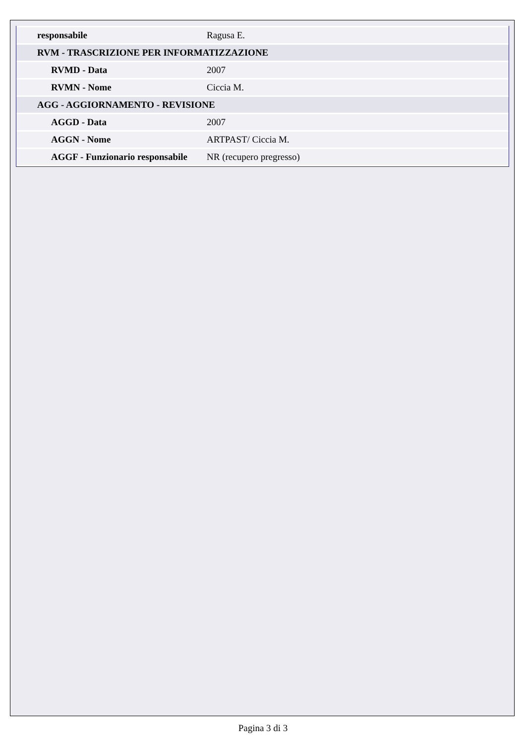| responsabile | Ragusa E. |
| RVM - TRASCRIZIONE PER INFORMATIZZAZIONE | |
| RVMD - Data | 2007 |
| RVMN - Nome | Ciccia M. |
| AGG - AGGIORNAMENTO - REVISIONE | |
| AGGD - Data | 2007 |
| AGGN - Nome | ARTPAST/ Ciccia M. |
| AGGF - Funzionario responsabile | NR (recupero pregresso) |
Pagina 3 di 3